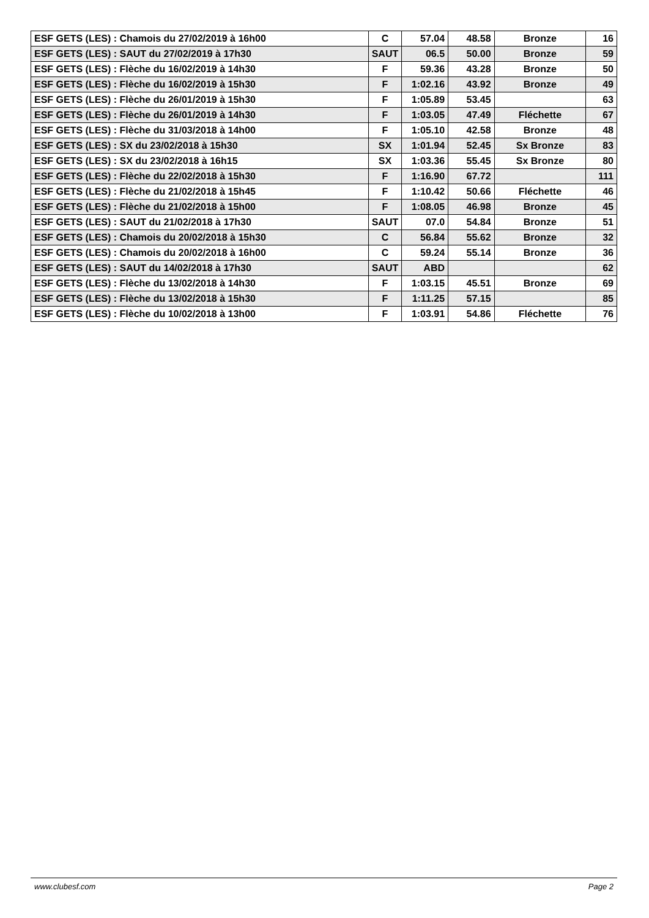| ESF GETS (LES) : Chamois du 27/02/2019 à 16h00 | C | 57.04 | 48.58 | Bronze | 16 |
| ESF GETS (LES) : SAUT du 27/02/2019 à 17h30 | SAUT | 06.5 | 50.00 | Bronze | 59 |
| ESF GETS (LES) : Flèche du 16/02/2019 à 14h30 | F | 59.36 | 43.28 | Bronze | 50 |
| ESF GETS (LES) : Flèche du 16/02/2019 à 15h30 | F | 1:02.16 | 43.92 | Bronze | 49 |
| ESF GETS (LES) : Flèche du 26/01/2019 à 15h30 | F | 1:05.89 | 53.45 | | 63 |
| ESF GETS (LES) : Flèche du 26/01/2019 à 14h30 | F | 1:03.05 | 47.49 | Fléchette | 67 |
| ESF GETS (LES) : Flèche du 31/03/2018 à 14h00 | F | 1:05.10 | 42.58 | Bronze | 48 |
| ESF GETS (LES) : SX du 23/02/2018 à 15h30 | SX | 1:01.94 | 52.45 | Sx Bronze | 83 |
| ESF GETS (LES) : SX du 23/02/2018 à 16h15 | SX | 1:03.36 | 55.45 | Sx Bronze | 80 |
| ESF GETS (LES) : Flèche du 22/02/2018 à 15h30 | F | 1:16.90 | 67.72 | | 111 |
| ESF GETS (LES) : Flèche du 21/02/2018 à 15h45 | F | 1:10.42 | 50.66 | Fléchette | 46 |
| ESF GETS (LES) : Flèche du 21/02/2018 à 15h00 | F | 1:08.05 | 46.98 | Bronze | 45 |
| ESF GETS (LES) : SAUT du 21/02/2018 à 17h30 | SAUT | 07.0 | 54.84 | Bronze | 51 |
| ESF GETS (LES) : Chamois du 20/02/2018 à 15h30 | C | 56.84 | 55.62 | Bronze | 32 |
| ESF GETS (LES) : Chamois du 20/02/2018 à 16h00 | C | 59.24 | 55.14 | Bronze | 36 |
| ESF GETS (LES) : SAUT du 14/02/2018 à 17h30 | SAUT | ABD | | | 62 |
| ESF GETS (LES) : Flèche du 13/02/2018 à 14h30 | F | 1:03.15 | 45.51 | Bronze | 69 |
| ESF GETS (LES) : Flèche du 13/02/2018 à 15h30 | F | 1:11.25 | 57.15 | | 85 |
| ESF GETS (LES) : Flèche du 10/02/2018 à 13h00 | F | 1:03.91 | 54.86 | Fléchette | 76 |
www.clubesf.com Page 2